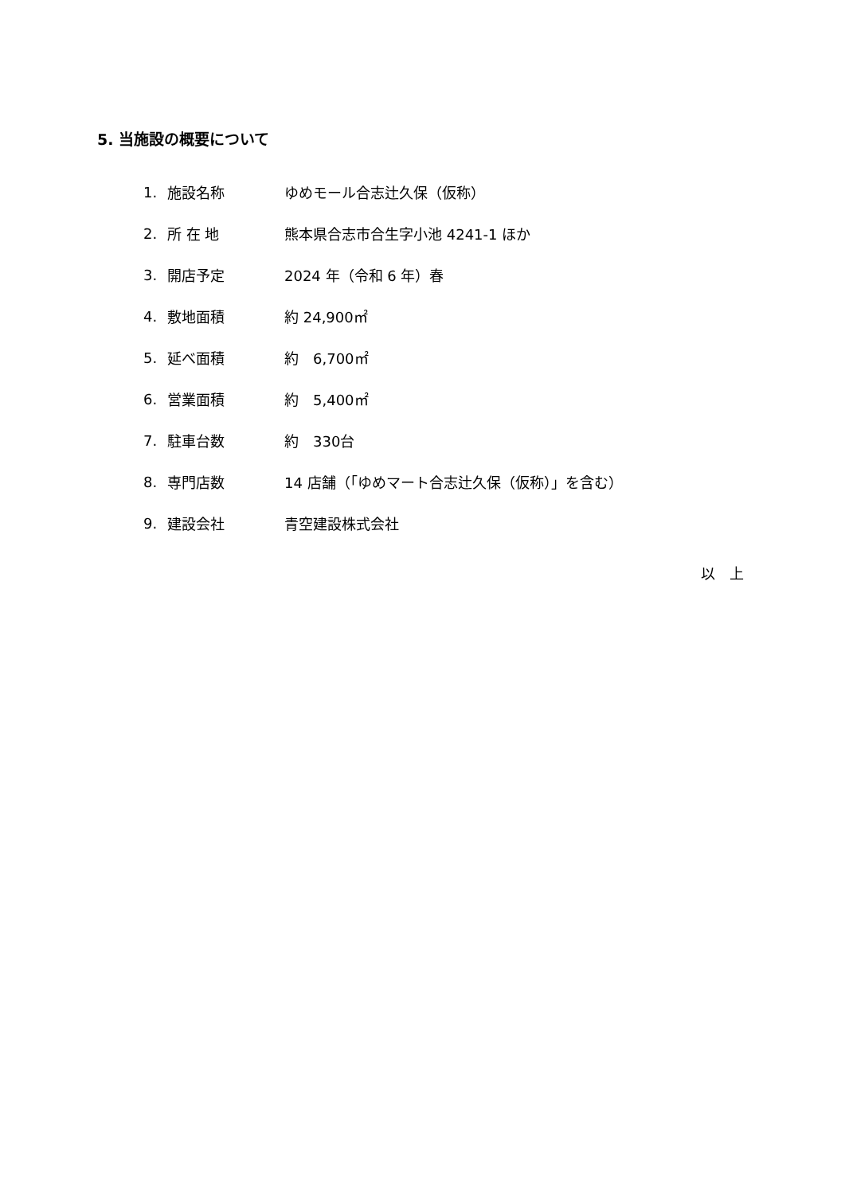5. 当施設の概要について
1. 施設名称 ゆめモール合志辻久保（仮称）
2. 所 在 地 熊本県合志市合生字小池 4241-1 ほか
3. 開店予定 2024 年（令和 6 年）春
4. 敷地面積 約 24,900㎡
5. 延べ面積 約　6,700㎡
6. 営業面積 約　5,400㎡
7. 駐車台数 約　330台
8. 専門店数 14 店舗（「ゆめマート合志辻久保（仮称）」を含む）
9. 建設会社 青空建設株式会社
以　上